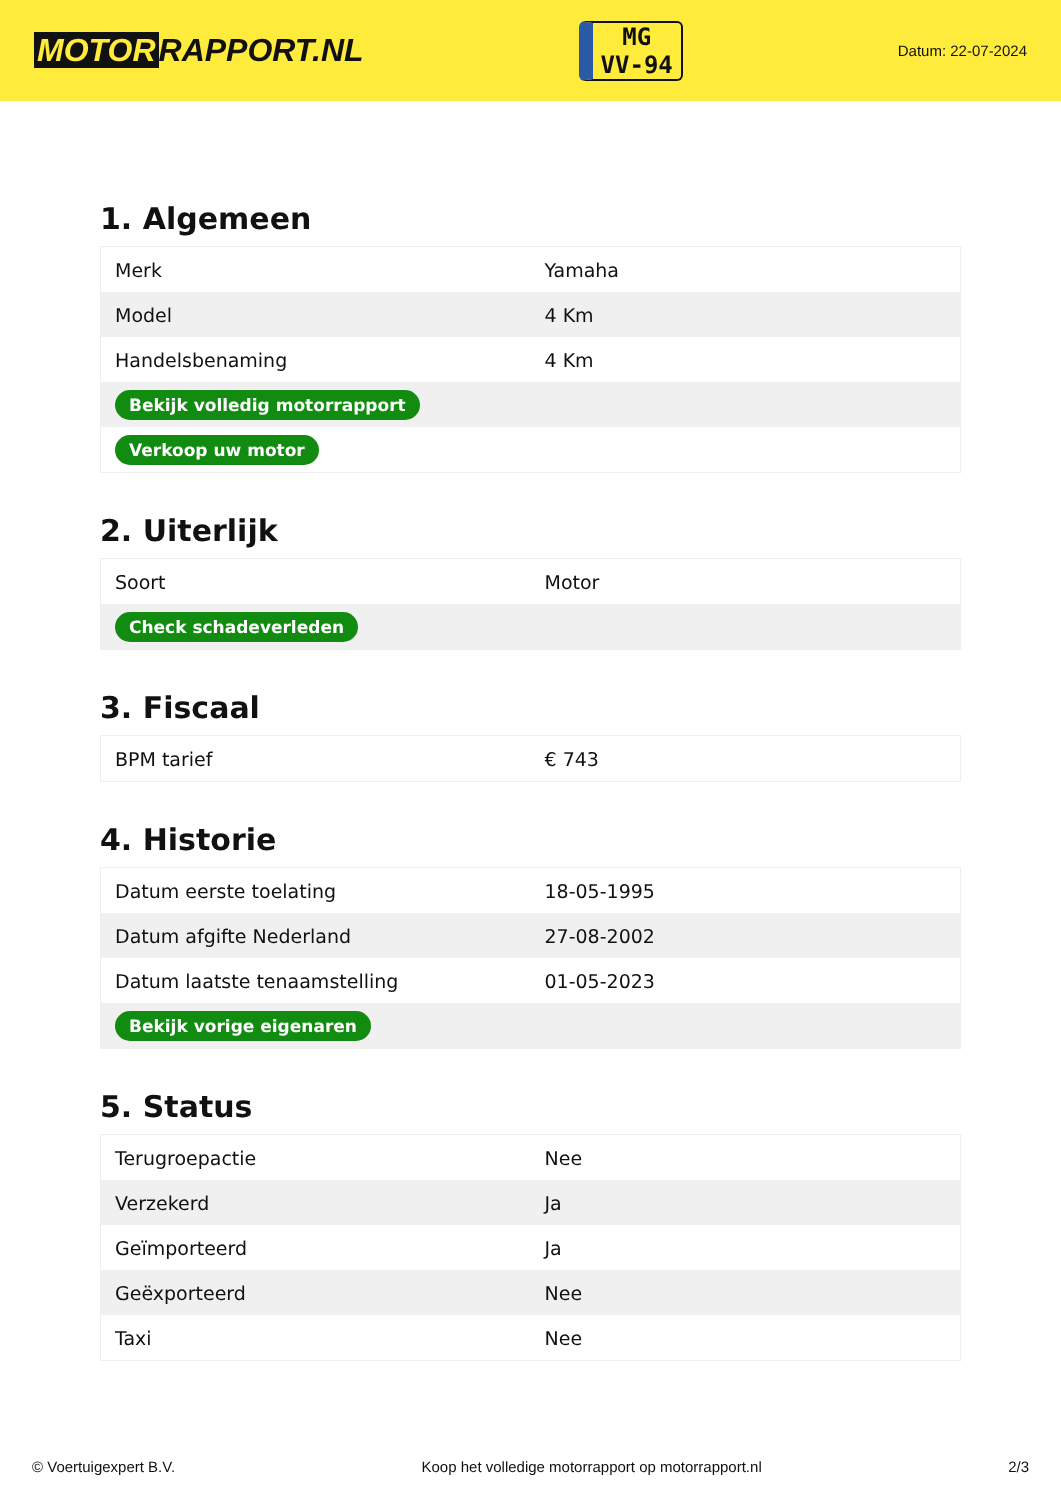MOTOR RAPPORT.NL
MG
VV-94
Datum: 22-07-2024
1. Algemeen
| Merk | Yamaha |
| Model | 4 Km |
| Handelsbenaming | 4 Km |
| Bekijk volledig motorrapport | |
| Verkoop uw motor | |
2. Uiterlijk
| Soort | Motor |
| Check schadeverleden | |
3. Fiscaal
| BPM tarief | € 743 |
4. Historie
| Datum eerste toelating | 18-05-1995 |
| Datum afgifte Nederland | 27-08-2002 |
| Datum laatste tenaamstelling | 01-05-2023 |
| Bekijk vorige eigenaren | |
5. Status
| Terugroepactie | Nee |
| Verzekerd | Ja |
| Geïmporteerd | Ja |
| Geëxporteerd | Nee |
| Taxi | Nee |
© Voertuigexpert B.V. Koop het volledige motorrapport op motorrapport.nl 2/3